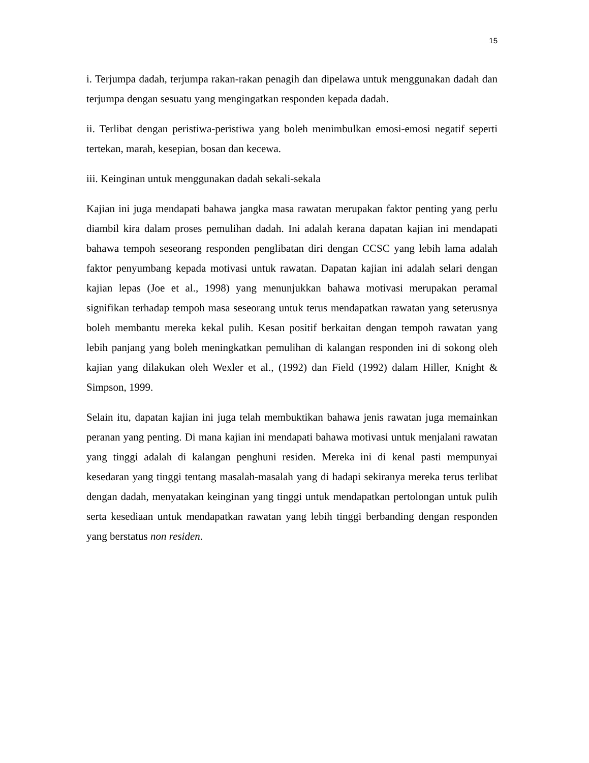15
i. Terjumpa dadah, terjumpa rakan-rakan penagih dan dipelawa untuk menggunakan dadah dan terjumpa dengan sesuatu yang mengingatkan responden kepada dadah.
ii. Terlibat dengan peristiwa-peristiwa yang boleh menimbulkan emosi-emosi negatif seperti tertekan, marah, kesepian, bosan dan kecewa.
iii. Keinginan untuk menggunakan dadah sekali-sekala
Kajian ini juga mendapati bahawa jangka masa rawatan merupakan faktor penting yang perlu diambil kira dalam proses pemulihan dadah. Ini adalah kerana dapatan kajian ini mendapati bahawa tempoh seseorang responden penglibatan diri dengan CCSC yang lebih lama adalah faktor penyumbang kepada motivasi untuk rawatan. Dapatan kajian ini adalah selari dengan kajian lepas (Joe et al., 1998) yang menunjukkan bahawa motivasi merupakan peramal signifikan terhadap tempoh masa seseorang untuk terus mendapatkan rawatan yang seterusnya boleh membantu mereka kekal pulih. Kesan positif berkaitan dengan tempoh rawatan yang lebih panjang yang boleh meningkatkan pemulihan di kalangan responden ini di sokong oleh kajian yang dilakukan oleh Wexler et al., (1992) dan Field (1992) dalam Hiller, Knight & Simpson, 1999.
Selain itu, dapatan kajian ini juga telah membuktikan bahawa jenis rawatan juga memainkan peranan yang penting. Di mana kajian ini mendapati bahawa motivasi untuk menjalani rawatan yang tinggi adalah di kalangan penghuni residen. Mereka ini di kenal pasti mempunyai kesedaran yang tinggi tentang masalah-masalah yang di hadapi sekiranya mereka terus terlibat dengan dadah, menyatakan keinginan yang tinggi untuk mendapatkan pertolongan untuk pulih serta kesediaan untuk mendapatkan rawatan yang lebih tinggi berbanding dengan responden yang berstatus non residen.